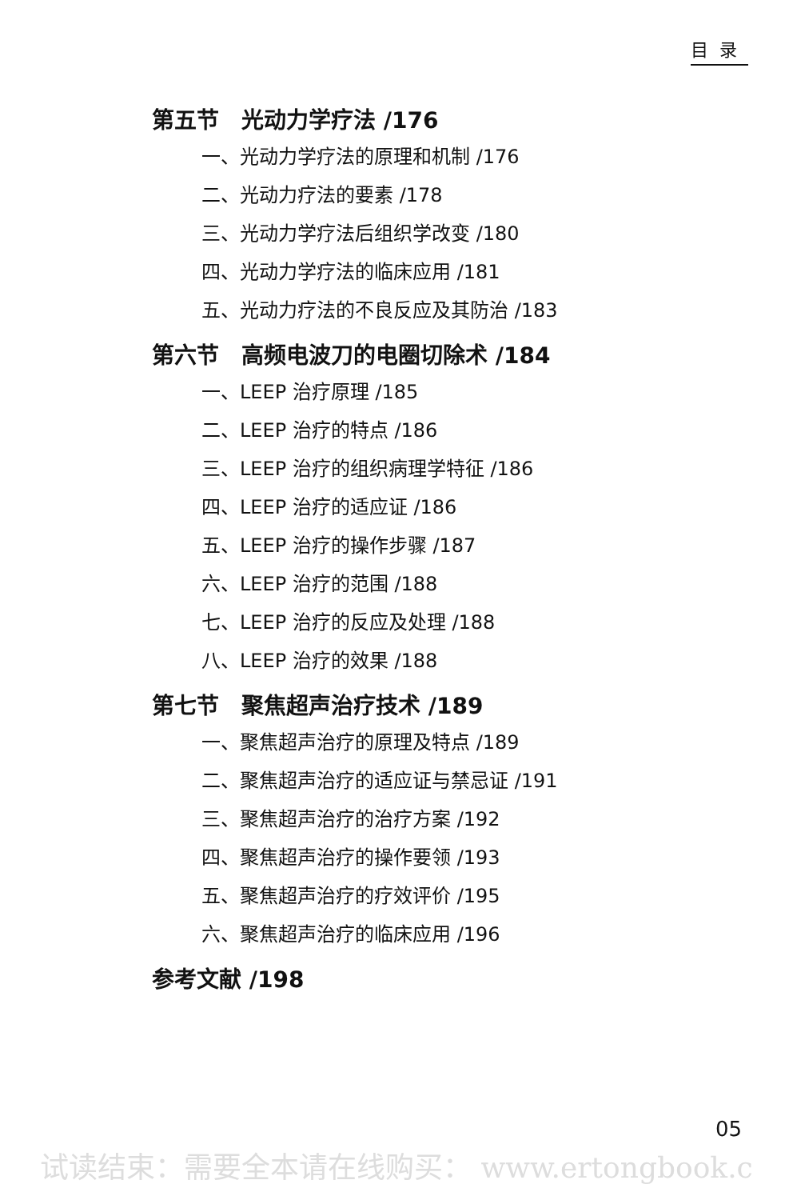目录
第五节　光动力学疗法 /176
一、光动力学疗法的原理和机制 /176
二、光动力疗法的要素 /178
三、光动力学疗法后组织学改变 /180
四、光动力学疗法的临床应用 /181
五、光动力疗法的不良反应及其防治 /183
第六节　高频电波刀的电圈切除术 /184
一、LEEP 治疗原理 /185
二、LEEP 治疗的特点 /186
三、LEEP 治疗的组织病理学特征 /186
四、LEEP 治疗的适应证 /186
五、LEEP 治疗的操作步骤 /187
六、LEEP 治疗的范围 /188
七、LEEP 治疗的反应及处理 /188
八、LEEP 治疗的效果 /188
第七节　聚焦超声治疗技术 /189
一、聚焦超声治疗的原理及特点 /189
二、聚焦超声治疗的适应证与禁忌证 /191
三、聚焦超声治疗的治疗方案 /192
四、聚焦超声治疗的操作要领 /193
五、聚焦超声治疗的疗效评价 /195
六、聚焦超声治疗的临床应用 /196
参考文献 /198
05
试读结束：需要全本请在线购买： www.ertongbook.c